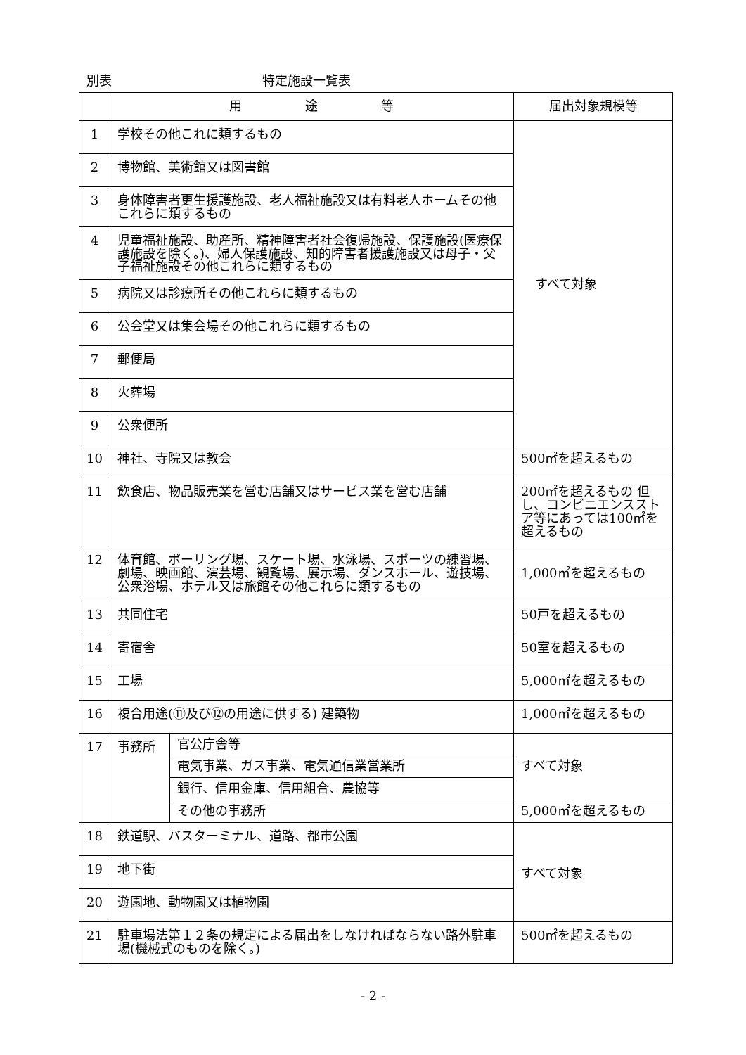別表 特定施設一覧表
| | 用 途 等 | | 届出対象規模等 |
| --- | --- | --- | --- |
| 1 | 学校その他これに類するもの | | すべて対象 |
| 2 | 博物館、美術館又は図書館 | | |
| 3 | 身体障害者更生援護施設、老人福祉施設又は有料老人ホームその他これらに類するもの | | |
| 4 | 児童福祉施設、助産所、精神障害者社会復帰施設、保護施設(医療保護施設を除く。)、婦人保護施設、知的障害者援護施設又は母子・父子福祉施設その他これらに類するもの | | |
| 5 | 病院又は診療所その他これらに類するもの | | |
| 6 | 公会堂又は集会場その他これらに類するもの | | |
| 7 | 郵便局 | | |
| 8 | 火葬場 | | |
| 9 | 公衆便所 | | |
| 10 | 神社、寺院又は教会 | | 500㎡を超えるもの |
| 11 | 飲食店、物品販売業を営む店舗又はサービス業を営む店舗 | | 200㎡を超えるもの 但し、コンビニエンスストア等にあっては100㎡を超えるもの |
| 12 | 体育館、ボーリング場、スケート場、水泳場、スポーツの練習場、劇場、映画館、演芸場、観覧場、展示場、ダンスホール、遊技場、公衆浴場、ホテル又は旅館その他これらに類するもの | | 1,000㎡を超えるもの |
| 13 | 共同住宅 | | 50戸を超えるもの |
| 14 | 寄宿舎 | | 50室を超えるもの |
| 15 | 工場 | | 5,000㎡を超えるもの |
| 16 | 複合用途(⑪及び⑫の用途に供する) 建築物 | | 1,000㎡を超えるもの |
| 17 | 事務所 | 官公庁舎等 | すべて対象 |
| | | 電気事業、ガス事業、電気通信業営業所 | |
| | | 銀行、信用金庫、信用組合、農協等 | |
| | | その他の事務所 | 5,000㎡を超えるもの |
| 18 | 鉄道駅、バスターミナル、道路、都市公園 | | すべて対象 |
| 19 | 地下街 | | |
| 20 | 遊園地、動物園又は植物園 | | |
| 21 | 駐車場法第１２条の規定による届出をしなければならない路外駐車場(機械式のものを除く。) | | 500㎡を超えるもの |
- 2 -